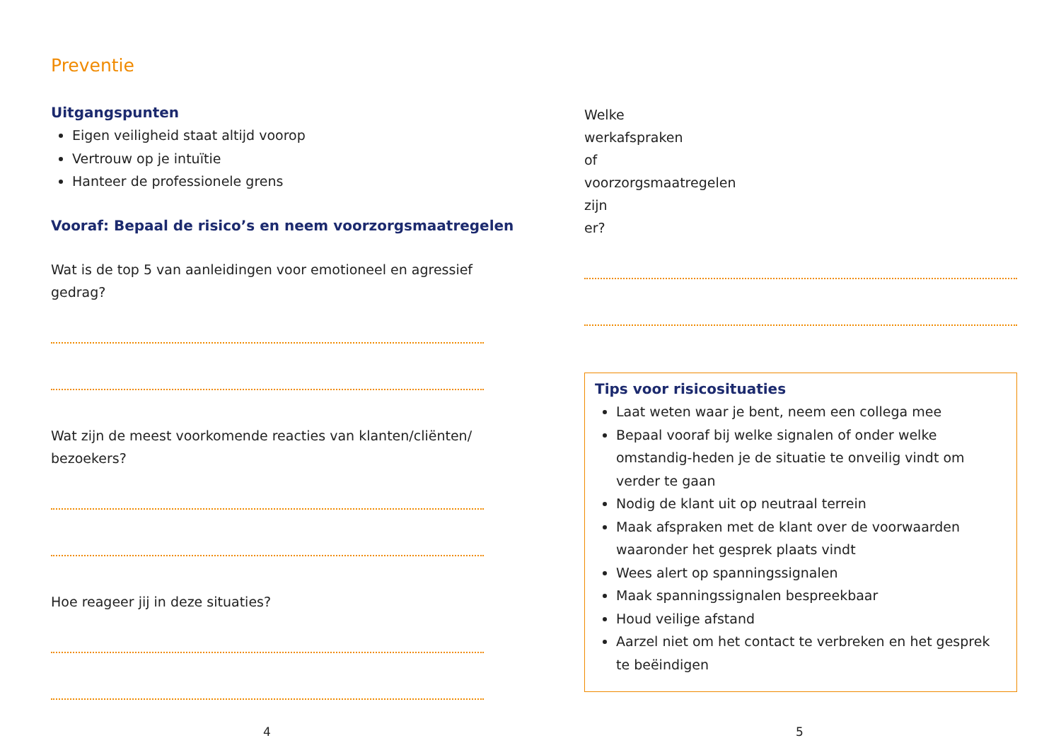Preventie
Uitgangspunten
Eigen veiligheid staat altijd voorop
Vertrouw op je intuïtie
Hanteer de professionele grens
Vooraf: Bepaal de risico’s en neem voorzorgsmaatregelen
Wat is de top 5 van aanleidingen voor emotioneel en agressief gedrag?
Wat zijn de meest voorkomende reacties van klanten/cliënten/ bezoekers?
Hoe reageer jij in deze situaties?
4
Welke werkafspraken of voorzorgsmaatregelen zijn er?
Tips voor risicosituaties
Laat weten waar je bent, neem een collega mee
Bepaal vooraf bij welke signalen of onder welke omstandig-heden je de situatie te onveilig vindt om verder te gaan
Nodig de klant uit op neutraal terrein
Maak afspraken met de klant over de voorwaarden waaronder het gesprek plaats vindt
Wees alert op spanningssignalen
Maak spanningssignalen bespreekbaar
Houd veilige afstand
Aarzel niet om het contact te verbreken en het gesprek te beëindigen
5